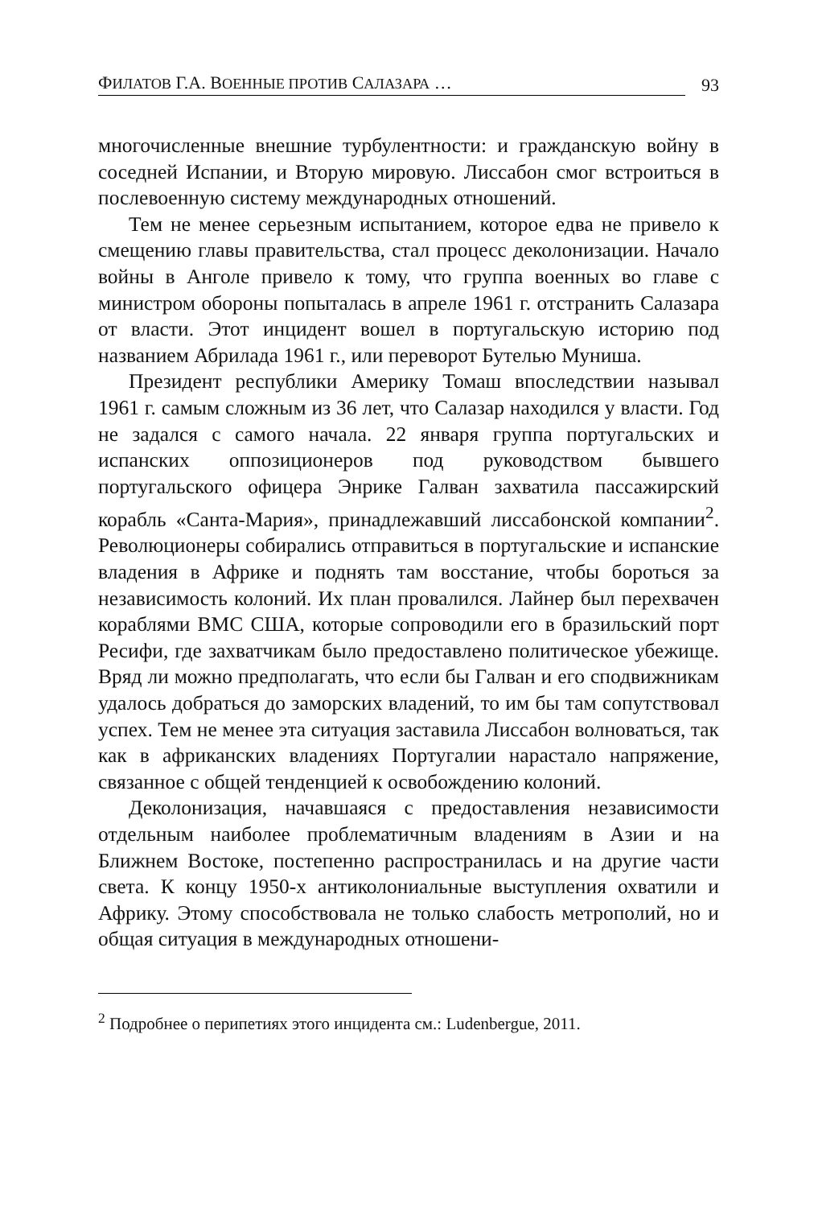ФИЛАТОВ Г.А. ВОЕННЫЕ ПРОТИВ САЛАЗАРА … 93
многочисленные внешние турбулентности: и гражданскую войну в соседней Испании, и Вторую мировую. Лиссабон смог встроиться в послевоенную систему международных отношений.
Тем не менее серьезным испытанием, которое едва не привело к смещению главы правительства, стал процесс деколонизации. Начало войны в Анголе привело к тому, что группа военных во главе с министром обороны попыталась в апреле 1961 г. отстранить Салазара от власти. Этот инцидент вошел в португальскую историю под названием Абрилада 1961 г., или переворот Бутелью Муниша.
Президент республики Америку Томаш впоследствии называл 1961 г. самым сложным из 36 лет, что Салазар находился у власти. Год не задался с самого начала. 22 января группа португальских и испанских оппозиционеров под руководством бывшего португальского офицера Энрике Галван захватила пассажирский корабль «Санта-Мария», принадлежавший лиссабонской компании<sup>2</sup>. Революционеры собирались отправиться в португальские и испанские владения в Африке и поднять там восстание, чтобы бороться за независимость колоний. Их план провалился. Лайнер был перехвачен кораблями ВМС США, которые сопроводили его в бразильский порт Ресифи, где захватчикам было предоставлено политическое убежище. Вряд ли можно предполагать, что если бы Галван и его сподвижникам удалось добраться до заморских владений, то им бы там сопутствовал успех. Тем не менее эта ситуация заставила Лиссабон волноваться, так как в африканских владениях Португалии нарастало напряжение, связанное с общей тенденцией к освобождению колоний.
Деколонизация, начавшаяся с предоставления независимости отдельным наиболее проблематичным владениям в Азии и на Ближнем Востоке, постепенно распространилась и на другие части света. К концу 1950-х антиколониальные выступления охватили и Африку. Этому способствовала не только слабость метрополий, но и общая ситуация в международных отношени-
<sup>2</sup> Подробнее о перипетиях этого инцидента см.: Ludenbergue, 2011.